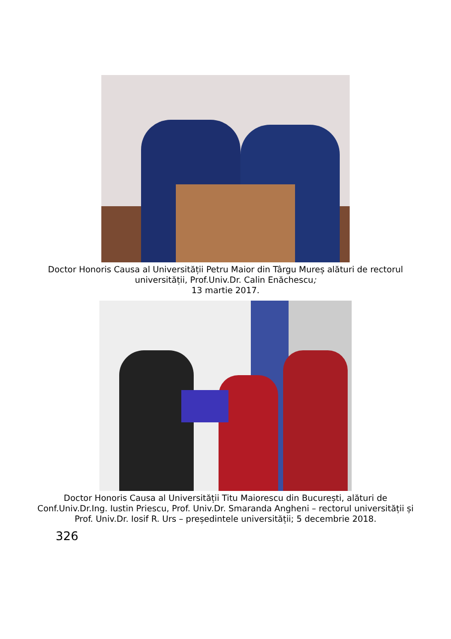Doctor Honoris Causa al Universității Petru Maior din Târgu Mureș alături de rectorul universității, Prof.Univ.Dr. Calin Enăchescu;
13 martie 2017.
Doctor Honoris Causa al Universității Titu Maiorescu din București, alături de Conf.Univ.Dr.Ing. Iustin Priescu, Prof. Univ.Dr. Smaranda Angheni – rectorul universității și Prof. Univ.Dr. Iosif R. Urs – președintele universității; 5 decembrie 2018.
326